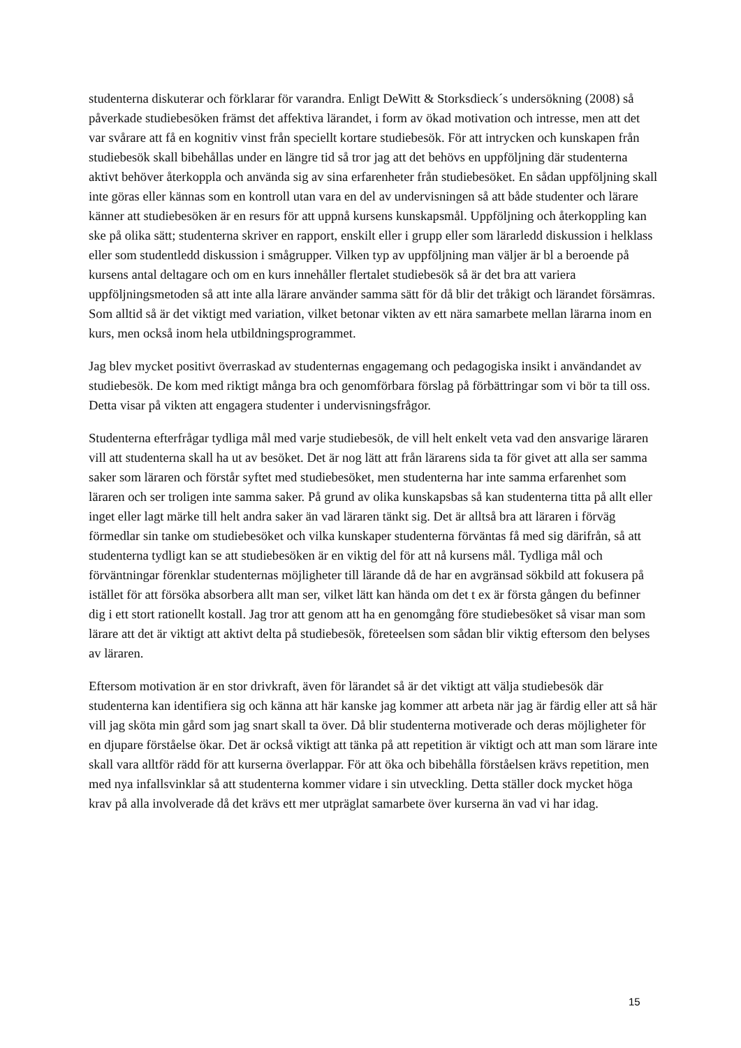studenterna diskuterar och förklarar för varandra. Enligt DeWitt & Storksdieck´s undersökning (2008) så påverkade studiebesöken främst det affektiva lärandet, i form av ökad motivation och intresse, men att det var svårare att få en kognitiv vinst från speciellt kortare studiebesök. För att intrycken och kunskapen från studiebesök skall bibehållas under en längre tid så tror jag att det behövs en uppföljning där studenterna aktivt behöver återkoppla och använda sig av sina erfarenheter från studiebesöket. En sådan uppföljning skall inte göras eller kännas som en kontroll utan vara en del av undervisningen så att både studenter och lärare känner att studiebesöken är en resurs för att uppnå kursens kunskapsmål. Uppföljning och återkoppling kan ske på olika sätt; studenterna skriver en rapport, enskilt eller i grupp eller som lärarledd diskussion i helklass eller som studentledd diskussion i smågrupper. Vilken typ av uppföljning man väljer är bl a beroende på kursens antal deltagare och om en kurs innehåller flertalet studiebesök så är det bra att variera uppföljningsmetoden så att inte alla lärare använder samma sätt för då blir det tråkigt och lärandet försämras. Som alltid så är det viktigt med variation, vilket betonar vikten av ett nära samarbete mellan lärarna inom en kurs, men också inom hela utbildningsprogrammet.
Jag blev mycket positivt överraskad av studenternas engagemang och pedagogiska insikt i användandet av studiebesök. De kom med riktigt många bra och genomförbara förslag på förbättringar som vi bör ta till oss. Detta visar på vikten att engagera studenter i undervisningsfrågor.
Studenterna efterfrågar tydliga mål med varje studiebesök, de vill helt enkelt veta vad den ansvarige läraren vill att studenterna skall ha ut av besöket. Det är nog lätt att från lärarens sida ta för givet att alla ser samma saker som läraren och förstår syftet med studiebesöket, men studenterna har inte samma erfarenhet som läraren och ser troligen inte samma saker. På grund av olika kunskapsbas så kan studenterna titta på allt eller inget eller lagt märke till helt andra saker än vad läraren tänkt sig. Det är alltså bra att läraren i förväg förmedlar sin tanke om studiebesöket och vilka kunskaper studenterna förväntas få med sig därifrån, så att studenterna tydligt kan se att studiebesöken är en viktig del för att nå kursens mål. Tydliga mål och förväntningar förenklar studenternas möjligheter till lärande då de har en avgränsad sökbild att fokusera på istället för att försöka absorbera allt man ser, vilket lätt kan hända om det t ex är första gången du befinner dig i ett stort rationellt kostall. Jag tror att genom att ha en genomgång före studiebesöket så visar man som lärare att det är viktigt att aktivt delta på studiebesök, företeelsen som sådan blir viktig eftersom den belyses av läraren.
Eftersom motivation är en stor drivkraft, även för lärandet så är det viktigt att välja studiebesök där studenterna kan identifiera sig och känna att här kanske jag kommer att arbeta när jag är färdig eller att så här vill jag sköta min gård som jag snart skall ta över. Då blir studenterna motiverade och deras möjligheter för en djupare förståelse ökar. Det är också viktigt att tänka på att repetition är viktigt och att man som lärare inte skall vara alltför rädd för att kurserna överlappar. För att öka och bibehålla förståelsen krävs repetition, men med nya infallsvinklar så att studenterna kommer vidare i sin utveckling. Detta ställer dock mycket höga krav på alla involverade då det krävs ett mer utpräglat samarbete över kurserna än vad vi har idag.
15